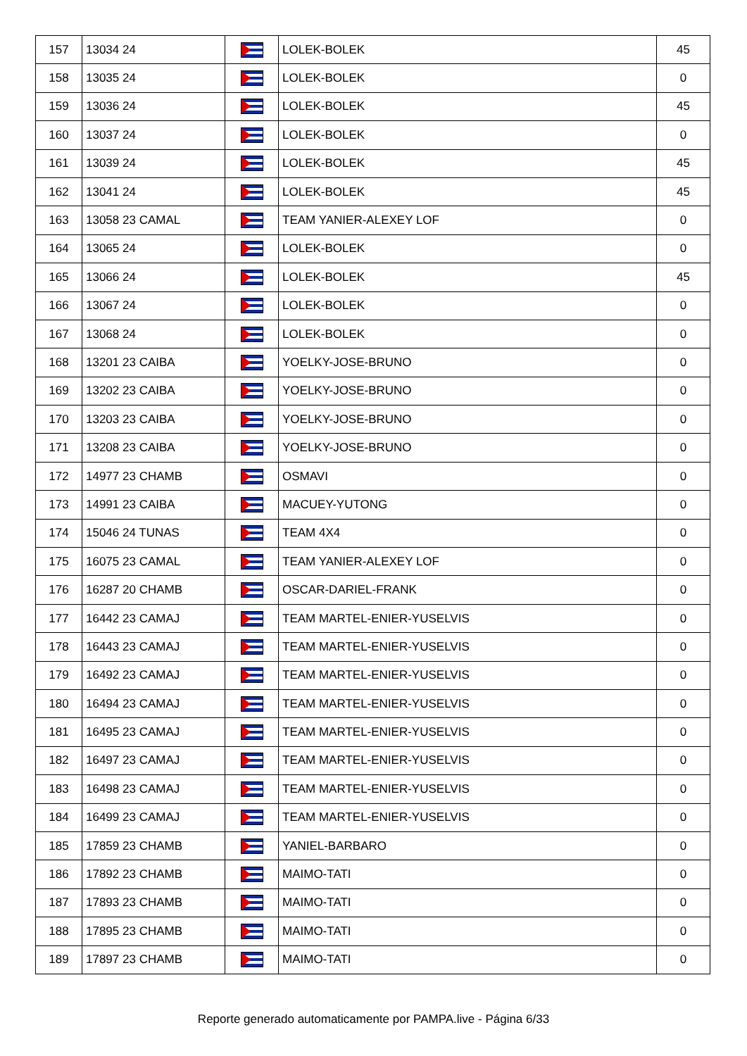| 157 | 13034 24 | | LOLEK-BOLEK | 45 |
| 158 | 13035 24 | | LOLEK-BOLEK | 0 |
| 159 | 13036 24 | | LOLEK-BOLEK | 45 |
| 160 | 13037 24 | | LOLEK-BOLEK | 0 |
| 161 | 13039 24 | | LOLEK-BOLEK | 45 |
| 162 | 13041 24 | | LOLEK-BOLEK | 45 |
| 163 | 13058 23 CAMAL | | TEAM YANIER-ALEXEY LOF | 0 |
| 164 | 13065 24 | | LOLEK-BOLEK | 0 |
| 165 | 13066 24 | | LOLEK-BOLEK | 45 |
| 166 | 13067 24 | | LOLEK-BOLEK | 0 |
| 167 | 13068 24 | | LOLEK-BOLEK | 0 |
| 168 | 13201 23 CAIBA | | YOELKY-JOSE-BRUNO | 0 |
| 169 | 13202 23 CAIBA | | YOELKY-JOSE-BRUNO | 0 |
| 170 | 13203 23 CAIBA | | YOELKY-JOSE-BRUNO | 0 |
| 171 | 13208 23 CAIBA | | YOELKY-JOSE-BRUNO | 0 |
| 172 | 14977 23 CHAMB | | OSMAVI | 0 |
| 173 | 14991 23 CAIBA | | MACUEY-YUTONG | 0 |
| 174 | 15046 24 TUNAS | | TEAM 4X4 | 0 |
| 175 | 16075 23 CAMAL | | TEAM YANIER-ALEXEY LOF | 0 |
| 176 | 16287 20 CHAMB | | OSCAR-DARIEL-FRANK | 0 |
| 177 | 16442 23 CAMAJ | | TEAM MARTEL-ENIER-YUSELVIS | 0 |
| 178 | 16443 23 CAMAJ | | TEAM MARTEL-ENIER-YUSELVIS | 0 |
| 179 | 16492 23 CAMAJ | | TEAM MARTEL-ENIER-YUSELVIS | 0 |
| 180 | 16494 23 CAMAJ | | TEAM MARTEL-ENIER-YUSELVIS | 0 |
| 181 | 16495 23 CAMAJ | | TEAM MARTEL-ENIER-YUSELVIS | 0 |
| 182 | 16497 23 CAMAJ | | TEAM MARTEL-ENIER-YUSELVIS | 0 |
| 183 | 16498 23 CAMAJ | | TEAM MARTEL-ENIER-YUSELVIS | 0 |
| 184 | 16499 23 CAMAJ | | TEAM MARTEL-ENIER-YUSELVIS | 0 |
| 185 | 17859 23 CHAMB | | YANIEL-BARBARO | 0 |
| 186 | 17892 23 CHAMB | | MAIMO-TATI | 0 |
| 187 | 17893 23 CHAMB | | MAIMO-TATI | 0 |
| 188 | 17895 23 CHAMB | | MAIMO-TATI | 0 |
| 189 | 17897 23 CHAMB | | MAIMO-TATI | 0 |
Reporte generado automaticamente por PAMPA.live - Página 6/33